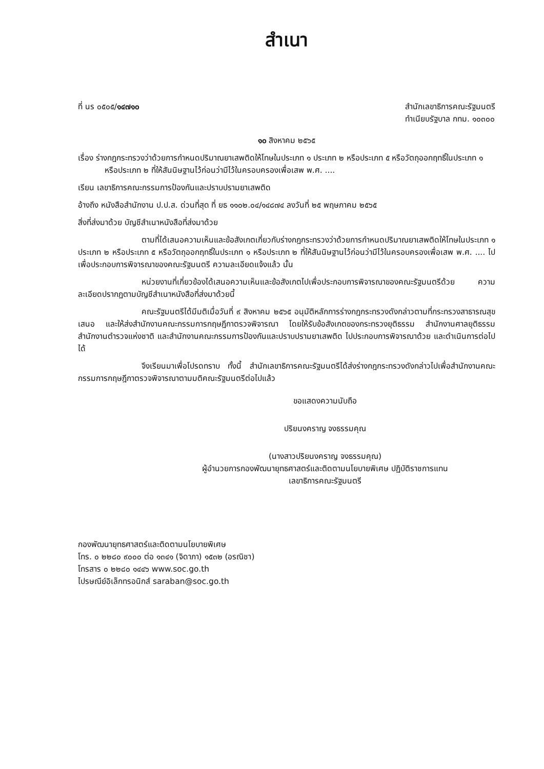สำเนา
ที่ นร ๐๕๐๕/๑๔๗๑๐ สำนักเลขาธิการคณะรัฐมนตรี
ทำเนียบรัฐบาล กทม. ๑๐๓๐๐
๑๐ สิงหาคม ๒๕๖๕
เรื่อง ร่างกฎกระทรวงว่าด้วยการกำหนดปริมาณยาเสพติดให้โทษในประเภท ๑ ประเภท ๒ หรือประเภท ๕ หรือวัตถุออกฤทธิ์ในประเภท ๑ หรือประเภท ๒ ที่ให้สันนิษฐานไว้ก่อนว่ามีไว้ในครอบครองเพื่อเสพ พ.ศ. ....
เรียน เลขาธิการคณะกรรมการป้องกันและปราบปรามยาเสพติด
อ้างถึง หนังสือสำนักงาน ป.ป.ส. ด่วนที่สุด ที่ ยธ ๑๑๐๒.๐๔/๑๔๘๗๔ ลงวันที่ ๒๕ พฤษภาคม ๒๕๖๕
สิ่งที่ส่งมาด้วย บัญชีสำเนาหนังสือที่ส่งมาด้วย
ตามที่ได้เสนอความเห็นและข้อสังเกตเกี่ยวกับร่างกฎกระทรวงว่าด้วยการกำหนดปริมาณยาเสพติดให้โทษในประเภท ๑ ประเภท ๒ หรือประเภท ๕ หรือวัตถุออกฤทธิ์ในประเภท ๑ หรือประเภท ๒ ที่ให้สันนิษฐานไว้ก่อนว่ามีไว้ในครอบครองเพื่อเสพ พ.ศ. .... ไปเพื่อประกอบการพิจารณาของคณะรัฐมนตรี ความละเอียดแจ้งแล้ว นั้น
หน่วยงานที่เกี่ยวข้องได้เสนอความเห็นและข้อสังเกตไปเพื่อประกอบการพิจารณาของคณะรัฐมนตรีด้วย ความละเอียดปรากฏตามบัญชีสำเนาหนังสือที่ส่งมาด้วยนี้
คณะรัฐมนตรีได้มีมติเมื่อวันที่ ๙ สิงหาคม ๒๕๖๕ อนุมัติหลักการร่างกฎกระทรวงดังกล่าวตามที่กระทรวงสาธารณสุขเสนอ และให้ส่งสำนักงานคณะกรรมการกฤษฎีกาตรวจพิจารณา โดยให้รับข้อสังเกตของกระทรวงยุติธรรม สำนักงานศาลยุติธรรม สำนักงานตำรวจแห่งชาติ และสำนักงานคณะกรรมการป้องกันและปราบปรามยาเสพติด ไปประกอบการพิจารณาด้วย และดำเนินการต่อไปได้
จึงเรียนมาเพื่อโปรดทราบ ทั้งนี้ สำนักเลขาธิการคณะรัฐมนตรีได้ส่งร่างกฎกระทรวงดังกล่าวไปเพื่อสำนักงานคณะกรรมการกฤษฎีกาตรวจพิจารณาตามมติคณะรัฐมนตรีต่อไปแล้ว
ขอแสดงความนับถือ
ปริยนงคราญ จงธรรมคุณ
(นางสาวปริยนงคราญ จงธรรมคุณ)
ผู้อำนวยการกองพัฒนายุทธศาสตร์และติดตามนโยบายพิเศษ ปฏิบัติราชการแทน
เลขาธิการคณะรัฐมนตรี
กองพัฒนายุทธศาสตร์และติดตามนโยบายพิเศษ
โทร. ๐ ๒๒๘๐ ๙๐๐๐ ต่อ ๑๓๔๑ (จิดาภา) ๑๕๓๒ (อรณิชา)
โทรสาร ๐ ๒๒๘๐ ๑๔๔๖ www.soc.go.th
ไปรษณีย์อิเล็กทรอนิกส์ saraban@soc.go.th